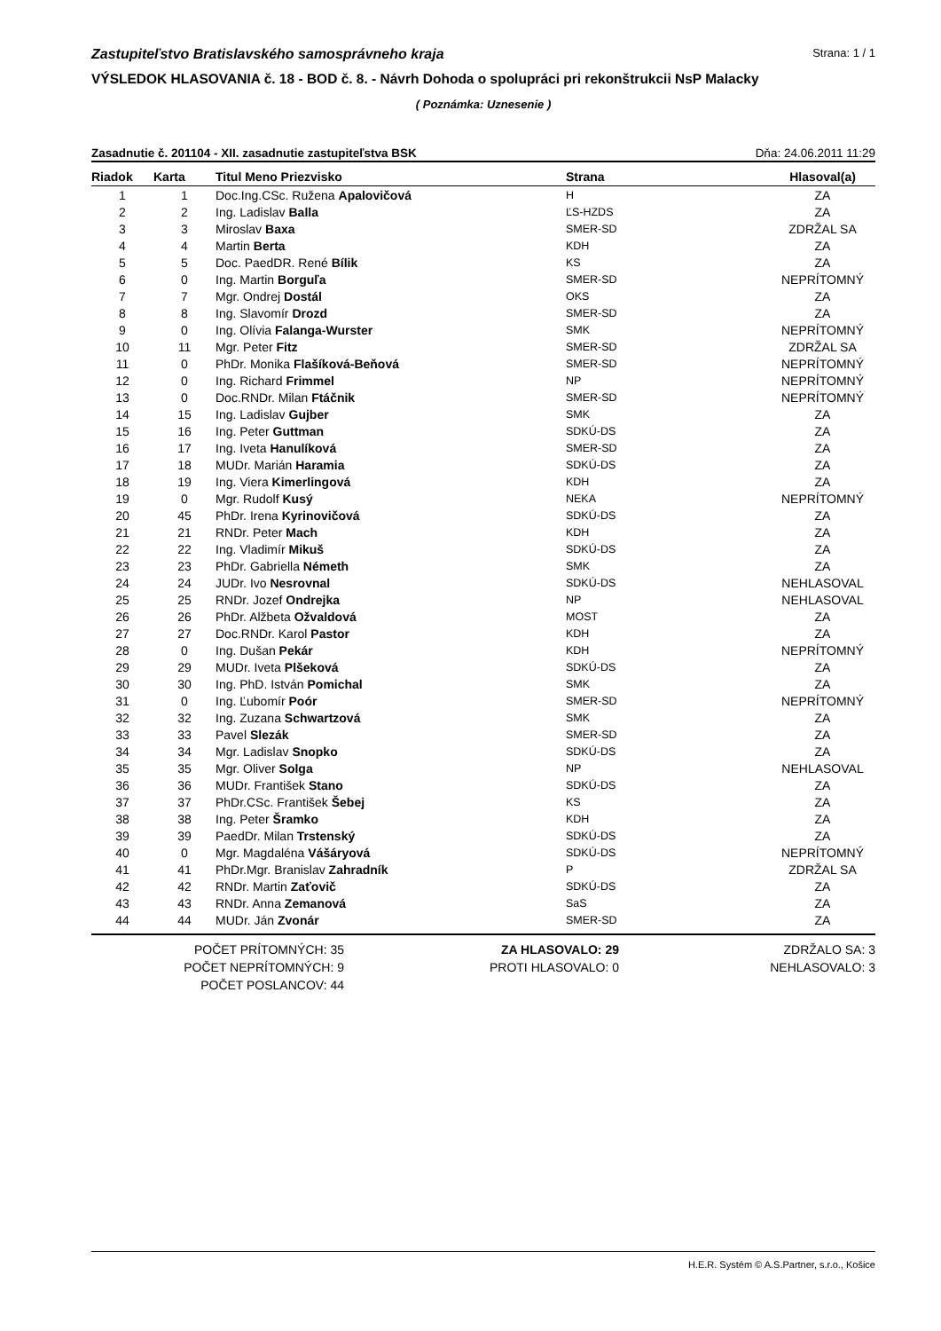Zastupiteľstvo Bratislavského samosprávneho kraja Strana: 1 / 1
VÝSLEDOK HLASOVANIA č. 18 - BOD č. 8. - Návrh Dohoda o spolupráci pri rekonštrukcii NsP Malacky
( Poznámka: Uznesenie )
Zasadnutie č. 201104 - XII. zasadnutie zastupiteľstva BSK Dňa: 24.06.2011 11:29
| Riadok | Karta | Titul Meno Priezvisko | Strana | Hlasoval(a) |
| --- | --- | --- | --- | --- |
| 1 | 1 | Doc.Ing.CSc. Ružena Apalovičová | H | ZA |
| 2 | 2 | Ing. Ladislav Balla | ĽS-HZDS | ZA |
| 3 | 3 | Miroslav Baxa | SMER-SD | ZDRŽAL SA |
| 4 | 4 | Martin Berta | KDH | ZA |
| 5 | 5 | Doc. PaedDR. René Bílik | KS | ZA |
| 6 | 0 | Ing. Martin Borguľa | SMER-SD | NEPRÍTOMNÝ |
| 7 | 7 | Mgr. Ondrej Dostál | OKS | ZA |
| 8 | 8 | Ing. Slavomír Drozd | SMER-SD | ZA |
| 9 | 0 | Ing. Olívia Falanga-Wurster | SMK | NEPRÍTOMNÝ |
| 10 | 11 | Mgr. Peter Fitz | SMER-SD | ZDRŽAL SA |
| 11 | 0 | PhDr. Monika Flašíková-Beňová | SMER-SD | NEPRÍTOMNÝ |
| 12 | 0 | Ing. Richard Frimmel | NP | NEPRÍTOMNÝ |
| 13 | 0 | Doc.RNDr. Milan Ftáčnik | SMER-SD | NEPRÍTOMNÝ |
| 14 | 15 | Ing. Ladislav Gujber | SMK | ZA |
| 15 | 16 | Ing. Peter Guttman | SDKÚ-DS | ZA |
| 16 | 17 | Ing. Iveta Hanulíková | SMER-SD | ZA |
| 17 | 18 | MUDr. Marián Haramia | SDKÚ-DS | ZA |
| 18 | 19 | Ing. Viera Kimerlingová | KDH | ZA |
| 19 | 0 | Mgr. Rudolf Kusý | NEKA | NEPRÍTOMNÝ |
| 20 | 45 | PhDr. Irena Kyrinovičová | SDKÚ-DS | ZA |
| 21 | 21 | RNDr. Peter Mach | KDH | ZA |
| 22 | 22 | Ing. Vladimír Mikuš | SDKÚ-DS | ZA |
| 23 | 23 | PhDr. Gabriella Németh | SMK | ZA |
| 24 | 24 | JUDr. Ivo Nesrovnal | SDKÚ-DS | NEHLASOVAL |
| 25 | 25 | RNDr. Jozef Ondrejka | NP | NEHLASOVAL |
| 26 | 26 | PhDr. Alžbeta Ožvaldová | MOST | ZA |
| 27 | 27 | Doc.RNDr. Karol Pastor | KDH | ZA |
| 28 | 0 | Ing. Dušan Pekár | KDH | NEPRÍTOMNÝ |
| 29 | 29 | MUDr. Iveta Plšeková | SDKÚ-DS | ZA |
| 30 | 30 | Ing. PhD. István Pomichal | SMK | ZA |
| 31 | 0 | Ing. Ľubomír Poór | SMER-SD | NEPRÍTOMNÝ |
| 32 | 32 | Ing. Zuzana Schwartzová | SMK | ZA |
| 33 | 33 | Pavel Slezák | SMER-SD | ZA |
| 34 | 34 | Mgr. Ladislav Snopko | SDKÚ-DS | ZA |
| 35 | 35 | Mgr. Oliver Solga | NP | NEHLASOVAL |
| 36 | 36 | MUDr. František Stano | SDKÚ-DS | ZA |
| 37 | 37 | PhDr.CSc. František Šebej | KS | ZA |
| 38 | 38 | Ing. Peter Šramko | KDH | ZA |
| 39 | 39 | PaedDr. Milan Trstenský | SDKÚ-DS | ZA |
| 40 | 0 | Mgr. Magdaléna Vášáryová | SDKÚ-DS | NEPRÍTOMNÝ |
| 41 | 41 | PhDr.Mgr. Branislav Zahradník | P | ZDRŽAL SA |
| 42 | 42 | RNDr. Martin Zaťovič | SDKÚ-DS | ZA |
| 43 | 43 | RNDr. Anna Zemanová | SaS | ZA |
| 44 | 44 | MUDr. Ján Zvonár | SMER-SD | ZA |
POČET PRÍTOMNÝCH: 35
POČET NEPRÍTOMNÝCH: 9
POČET POSLANCOV: 44
ZA HLASOVALO: 29
PROTI HLASOVALO: 0
ZDRŽALO SA: 3
NEHLASOVALO: 3
H.E.R. Systém © A.S.Partner, s.r.o., Košice